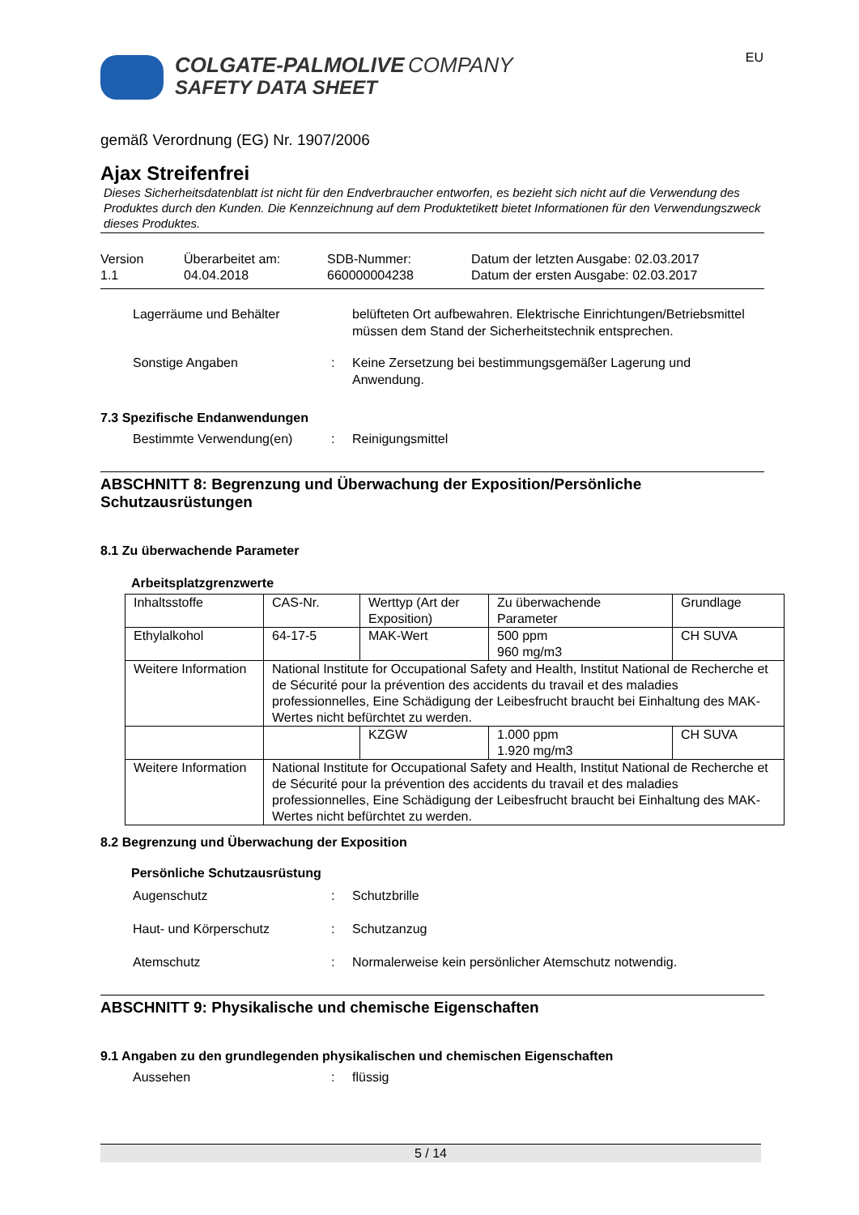EU
COLGATE-PALMOLIVE COMPANY
SAFETY DATA SHEET
gemäß Verordnung (EG) Nr. 1907/2006
Ajax Streifenfrei
Dieses Sicherheitsdatenblatt ist nicht für den Endverbraucher entworfen, es bezieht sich nicht auf die Verwendung des Produktes durch den Kunden. Die Kennzeichnung auf dem Produktetikett bietet Informationen für den Verwendungszweck dieses Produktes.
Version
1.1
Überarbeitet am:
04.04.2018
SDB-Nummer:
660000004238
Datum der letzten Ausgabe: 02.03.2017
Datum der ersten Ausgabe: 02.03.2017
Lagerräume und Behälter belüfteten Ort aufbewahren. Elektrische Einrichtungen/Betriebsmittel müssen dem Stand der Sicherheitstechnik entsprechen.
Sonstige Angaben : Keine Zersetzung bei bestimmungsgemäßer Lagerung und Anwendung.
7.3 Spezifische Endanwendungen
Bestimmte Verwendung(en) : Reinigungsmittel
ABSCHNITT 8: Begrenzung und Überwachung der Exposition/Persönliche Schutzausrüstungen
8.1 Zu überwachende Parameter
Arbeitsplatzgrenzwerte
| Inhaltsstoffe | CAS-Nr. | Werttyp (Art der Exposition) | Zu überwachende Parameter | Grundlage |
| Ethylalkohol | 64-17-5 | MAK-Wert | 500 ppm 960 mg/m3 | CH SUVA |
| Weitere Information | National Institute for Occupational Safety and Health, Institut National de Recherche et de Sécurité pour la prévention des accidents du travail et des maladies professionnelles, Eine Schädigung der Leibesfrucht braucht bei Einhaltung des MAK-Wertes nicht befürchtet zu werden. | | | |
| | | KZGW | 1.000 ppm 1.920 mg/m3 | CH SUVA |
| Weitere Information | National Institute for Occupational Safety and Health, Institut National de Recherche et de Sécurité pour la prévention des accidents du travail et des maladies professionnelles, Eine Schädigung der Leibesfrucht braucht bei Einhaltung des MAK-Wertes nicht befürchtet zu werden. | | | |
8.2 Begrenzung und Überwachung der Exposition
Persönliche Schutzausrüstung
Augenschutz : Schutzbrille
Haut- und Körperschutz : Schutzanzug
Atemschutz : Normalerweise kein persönlicher Atemschutz notwendig.
ABSCHNITT 9: Physikalische und chemische Eigenschaften
9.1 Angaben zu den grundlegenden physikalischen und chemischen Eigenschaften
Aussehen : flüssig
5 / 14